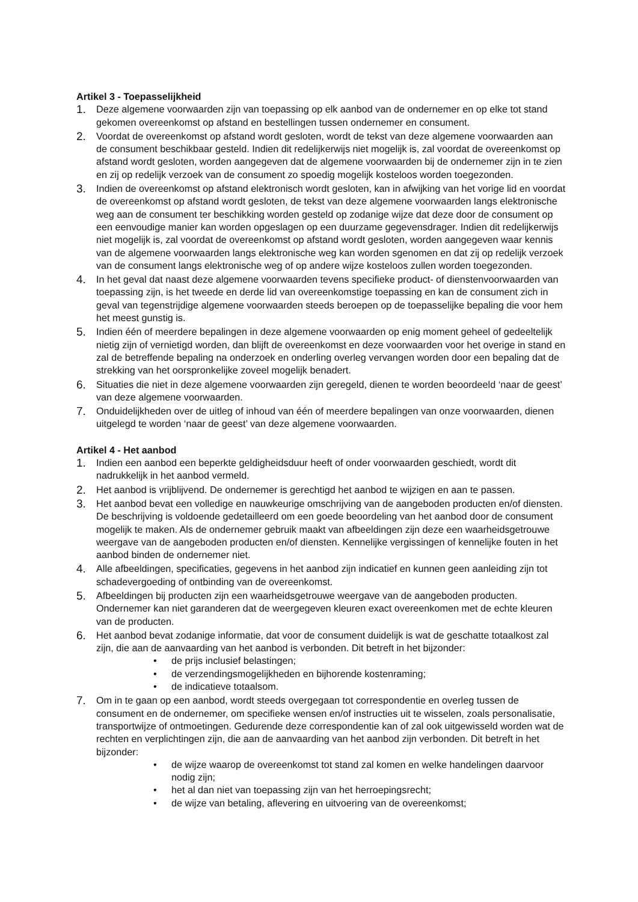Artikel 3 - Toepasselijkheid
1. Deze algemene voorwaarden zijn van toepassing op elk aanbod van de ondernemer en op elke tot stand gekomen overeenkomst op afstand en bestellingen tussen ondernemer en consument.
2. Voordat de overeenkomst op afstand wordt gesloten, wordt de tekst van deze algemene voorwaarden aan de consument beschikbaar gesteld. Indien dit redelijkerwijs niet mogelijk is, zal voordat de overeenkomst op afstand wordt gesloten, worden aangegeven dat de algemene voorwaarden bij de ondernemer zijn in te zien en zij op redelijk verzoek van de consument zo spoedig mogelijk kosteloos worden toegezonden.
3. Indien de overeenkomst op afstand elektronisch wordt gesloten, kan in afwijking van het vorige lid en voordat de overeenkomst op afstand wordt gesloten, de tekst van deze algemene voorwaarden langs elektronische weg aan de consument ter beschikking worden gesteld op zodanige wijze dat deze door de consument op een eenvoudige manier kan worden opgeslagen op een duurzame gegevensdrager. Indien dit redelijkerwijs niet mogelijk is, zal voordat de overeenkomst op afstand wordt gesloten, worden aangegeven waar kennis van de algemene voorwaarden langs elektronische weg kan worden sgenomen en dat zij op redelijk verzoek van de consument langs elektronische weg of op andere wijze kosteloos zullen worden toegezonden.
4. In het geval dat naast deze algemene voorwaarden tevens specifieke product- of dienstenvoorwaarden van toepassing zijn, is het tweede en derde lid van overeenkomstige toepassing en kan de consument zich in geval van tegenstrijdige algemene voorwaarden steeds beroepen op de toepasselijke bepaling die voor hem het meest gunstig is.
5. Indien één of meerdere bepalingen in deze algemene voorwaarden op enig moment geheel of gedeeltelijk nietig zijn of vernietigd worden, dan blijft de overeenkomst en deze voorwaarden voor het overige in stand en zal de betreffende bepaling na onderzoek en onderling overleg vervangen worden door een bepaling dat de strekking van het oorspronkelijke zoveel mogelijk benadert.
6. Situaties die niet in deze algemene voorwaarden zijn geregeld, dienen te worden beoordeeld ‘naar de geest’ van deze algemene voorwaarden.
7. Onduidelijkheden over de uitleg of inhoud van één of meerdere bepalingen van onze voorwaarden, dienen uitgelegd te worden ‘naar de geest’ van deze algemene voorwaarden.
Artikel 4 - Het aanbod
1. Indien een aanbod een beperkte geldigheidsduur heeft of onder voorwaarden geschiedt, wordt dit nadrukkelijk in het aanbod vermeld.
2. Het aanbod is vrijblijvend. De ondernemer is gerechtigd het aanbod te wijzigen en aan te passen.
3. Het aanbod bevat een volledige en nauwkeurige omschrijving van de aangeboden producten en/of diensten. De beschrijving is voldoende gedetailleerd om een goede beoordeling van het aanbod door de consument mogelijk te maken. Als de ondernemer gebruik maakt van afbeeldingen zijn deze een waarheidsgetrouwe weergave van de aangeboden producten en/of diensten. Kennelijke vergissingen of kennelijke fouten in het aanbod binden de ondernemer niet.
4. Alle afbeeldingen, specificaties, gegevens in het aanbod zijn indicatief en kunnen geen aanleiding zijn tot schadevergoeding of ontbinding van de overeenkomst.
5. Afbeeldingen bij producten zijn een waarheidsgetrouwe weergave van de aangeboden producten. Ondernemer kan niet garanderen dat de weergegeven kleuren exact overeenkomen met de echte kleuren van de producten.
6. Het aanbod bevat zodanige informatie, dat voor de consument duidelijk is wat de geschatte totaalkost zal zijn, die aan de aanvaarding van het aanbod is verbonden. Dit betreft in het bijzonder:
• de prijs inclusief belastingen;
• de verzendingsmogelijkheden en bijhorende kostenraming;
• de indicatieve totaalsom.
7. Om in te gaan op een aanbod, wordt steeds overgegaan tot correspondentie en overleg tussen de consument en de ondernemer, om specifieke wensen en/of instructies uit te wisselen, zoals personalisatie, transportwijze of ontmoetingen. Gedurende deze correspondentie kan of zal ook uitgewisseld worden wat de rechten en verplichtingen zijn, die aan de aanvaarding van het aanbod zijn verbonden. Dit betreft in het bijzonder:
• de wijze waarop de overeenkomst tot stand zal komen en welke handelingen daarvoor nodig zijn;
• het al dan niet van toepassing zijn van het herroepingsrecht;
• de wijze van betaling, aflevering en uitvoering van de overeenkomst;